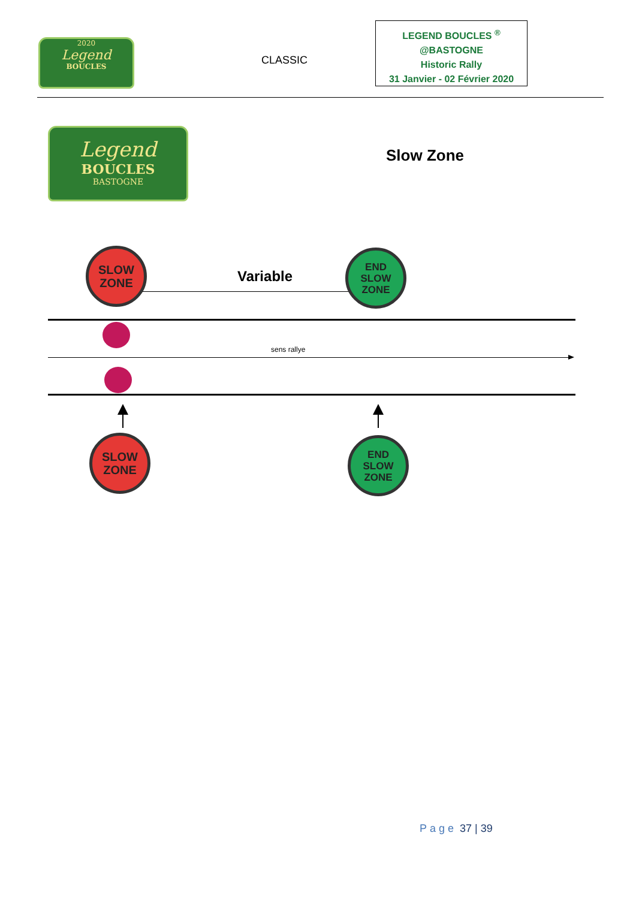2020
Legend
BOUCLES
CLASSIC
LEGEND BOUCLES <sup>®</sup>
@BASTOGNE
Historic Rally
31 Janvier - 02 Février 2020
Legend
BOUCLES
BASTOGNE
Slow Zone
SLOW
ZONE
Variable
END
SLOW
ZONE
sens rallye
SLOW
ZONE
END
SLOW
ZONE
Page 37 | 39